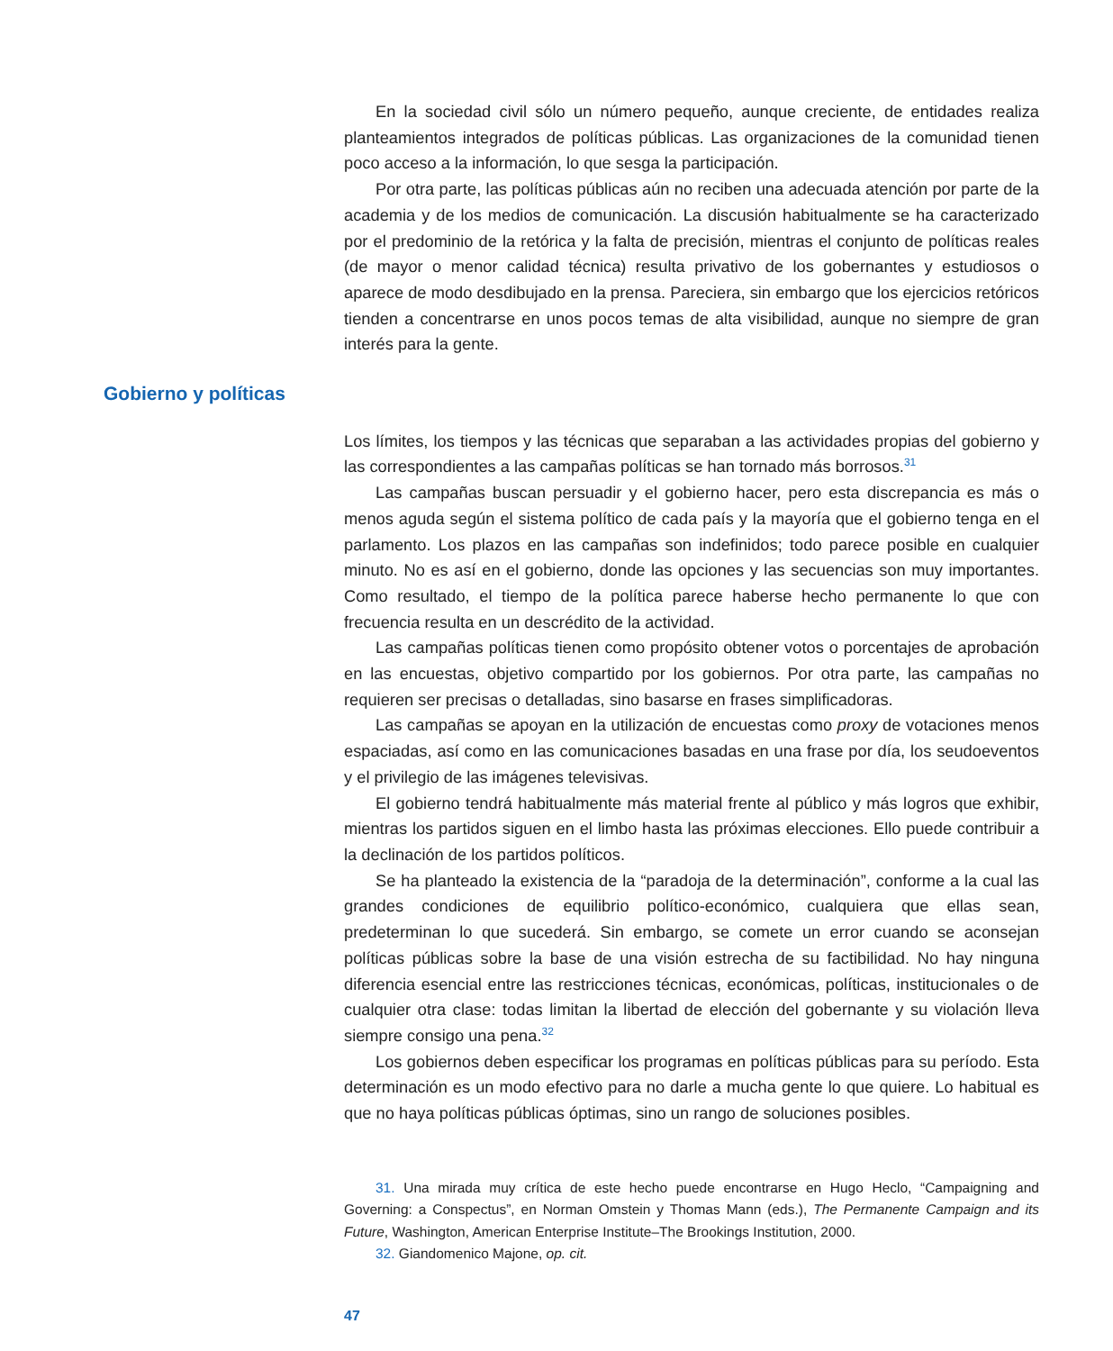En la sociedad civil sólo un número pequeño, aunque creciente, de entidades realiza planteamientos integrados de políticas públicas. Las organizaciones de la comunidad tienen poco acceso a la información, lo que sesga la participación.
Por otra parte, las políticas públicas aún no reciben una adecuada atención por parte de la academia y de los medios de comunicación. La discusión habitualmente se ha caracterizado por el predominio de la retórica y la falta de precisión, mientras el conjunto de políticas reales (de mayor o menor calidad técnica) resulta privativo de los gobernantes y estudiosos o aparece de modo desdibujado en la prensa. Pareciera, sin embargo que los ejercicios retóricos tienden a concentrarse en unos pocos temas de alta visibilidad, aunque no siempre de gran interés para la gente.
Gobierno y políticas
Los límites, los tiempos y las técnicas que separaban a las actividades propias del gobierno y las correspondientes a las campañas políticas se han tornado más borrosos.<sup>31</sup>
Las campañas buscan persuadir y el gobierno hacer, pero esta discrepancia es más o menos aguda según el sistema político de cada país y la mayoría que el gobierno tenga en el parlamento. Los plazos en las campañas son indefinidos; todo parece posible en cualquier minuto. No es así en el gobierno, donde las opciones y las secuencias son muy importantes. Como resultado, el tiempo de la política parece haberse hecho permanente lo que con frecuencia resulta en un descrédito de la actividad.
Las campañas políticas tienen como propósito obtener votos o porcentajes de aprobación en las encuestas, objetivo compartido por los gobiernos. Por otra parte, las campañas no requieren ser precisas o detalladas, sino basarse en frases simplificadoras.
Las campañas se apoyan en la utilización de encuestas como proxy de votaciones menos espaciadas, así como en las comunicaciones basadas en una frase por día, los seudoeventos y el privilegio de las imágenes televisivas.
El gobierno tendrá habitualmente más material frente al público y más logros que exhibir, mientras los partidos siguen en el limbo hasta las próximas elecciones. Ello puede contribuir a la declinación de los partidos políticos.
Se ha planteado la existencia de la “paradoja de la determinación”, conforme a la cual las grandes condiciones de equilibrio político-económico, cualquiera que ellas sean, predeterminan lo que sucederá. Sin embargo, se comete un error cuando se aconsejan políticas públicas sobre la base de una visión estrecha de su factibilidad. No hay ninguna diferencia esencial entre las restricciones técnicas, económicas, políticas, institucionales o de cualquier otra clase: todas limitan la libertad de elección del gobernante y su violación lleva siempre consigo una pena.<sup>32</sup>
Los gobiernos deben especificar los programas en políticas públicas para su período. Esta determinación es un modo efectivo para no darle a mucha gente lo que quiere. Lo habitual es que no haya políticas públicas óptimas, sino un rango de soluciones posibles.
31. Una mirada muy crítica de este hecho puede encontrarse en Hugo Heclo, “Campaigning and Governing: a Conspectus”, en Norman Omstein y Thomas Mann (eds.), The Permanente Campaign and its Future, Washington, American Enterprise Institute–The Brookings Institution, 2000.
32. Giandomenico Majone, op. cit.
47